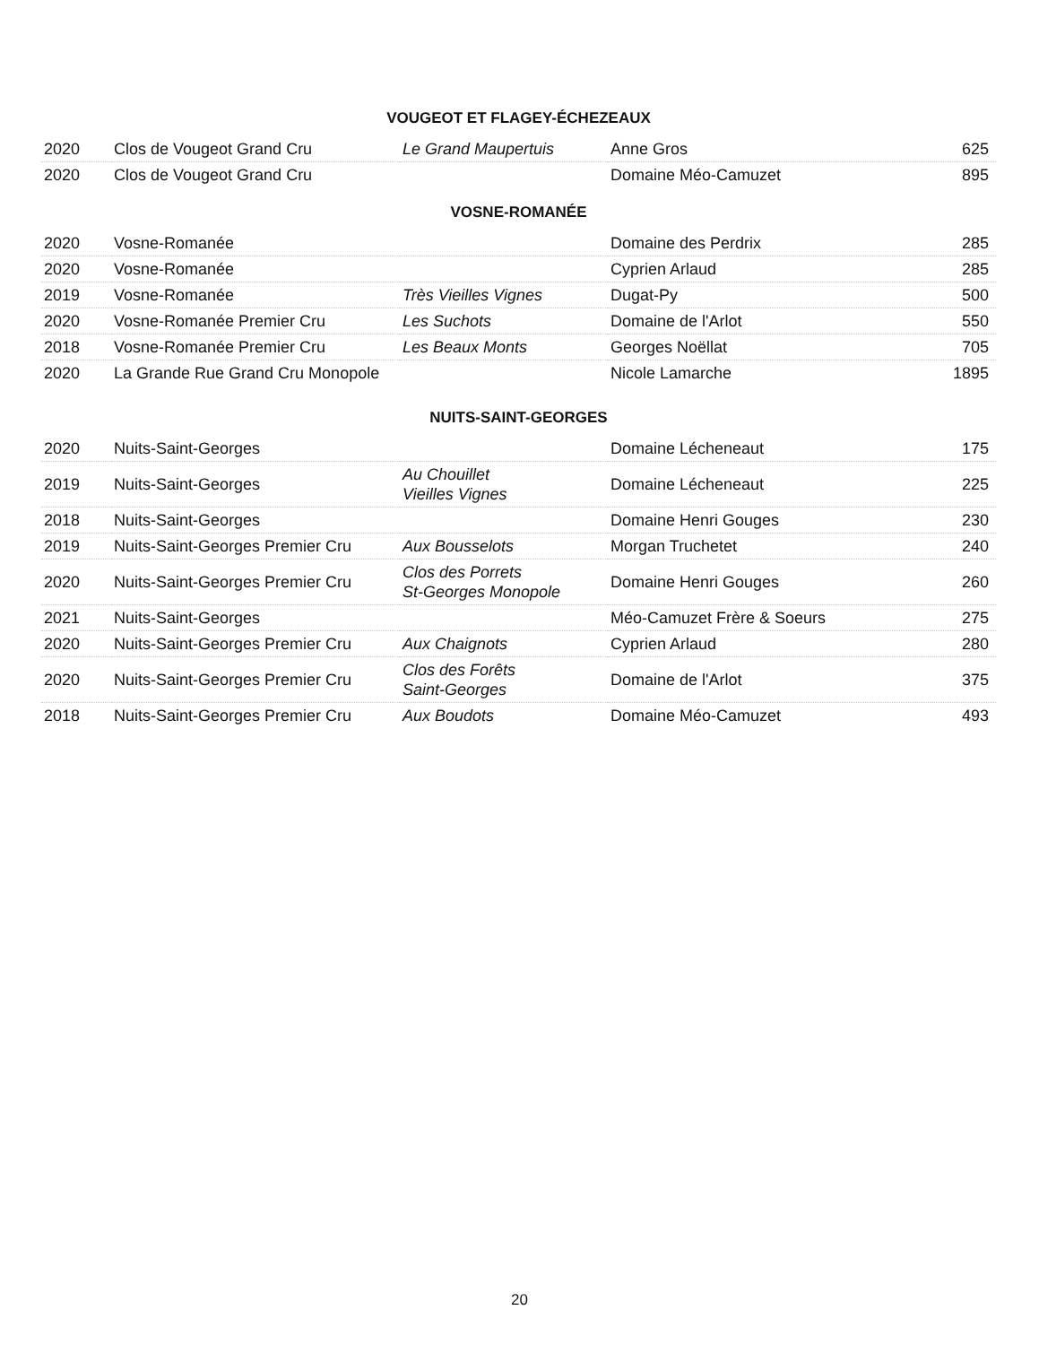VOUGEOT ET FLAGEY-ÉCHEZEAUX
| 2020 | Clos de Vougeot Grand Cru | Le Grand Maupertuis | Anne Gros | 625 |
| 2020 | Clos de Vougeot Grand Cru | | Domaine Méo-Camuzet | 895 |
VOSNE-ROMANÉE
| 2020 | Vosne-Romanée | | Domaine des Perdrix | 285 |
| 2020 | Vosne-Romanée | | Cyprien Arlaud | 285 |
| 2019 | Vosne-Romanée | Très Vieilles Vignes | Dugat-Py | 500 |
| 2020 | Vosne-Romanée Premier Cru | Les Suchots | Domaine de l'Arlot | 550 |
| 2018 | Vosne-Romanée Premier Cru | Les Beaux Monts | Georges Noëllat | 705 |
| 2020 | La Grande Rue Grand Cru Monopole | | Nicole Lamarche | 1895 |
NUITS-SAINT-GEORGES
| 2020 | Nuits-Saint-Georges | | Domaine Lécheneaut | 175 |
| 2019 | Nuits-Saint-Georges | Au Chouillet Vieilles Vignes | Domaine Lécheneaut | 225 |
| 2018 | Nuits-Saint-Georges | | Domaine Henri Gouges | 230 |
| 2019 | Nuits-Saint-Georges Premier Cru | Aux Bousselots | Morgan Truchetet | 240 |
| 2020 | Nuits-Saint-Georges Premier Cru | Clos des Porrets St-Georges Monopole | Domaine Henri Gouges | 260 |
| 2021 | Nuits-Saint-Georges | | Méo-Camuzet Frère & Soeurs | 275 |
| 2020 | Nuits-Saint-Georges Premier Cru | Aux Chaignots | Cyprien Arlaud | 280 |
| 2020 | Nuits-Saint-Georges Premier Cru | Clos des Forêts Saint-Georges | Domaine de l'Arlot | 375 |
| 2018 | Nuits-Saint-Georges Premier Cru | Aux Boudots | Domaine Méo-Camuzet | 493 |
20